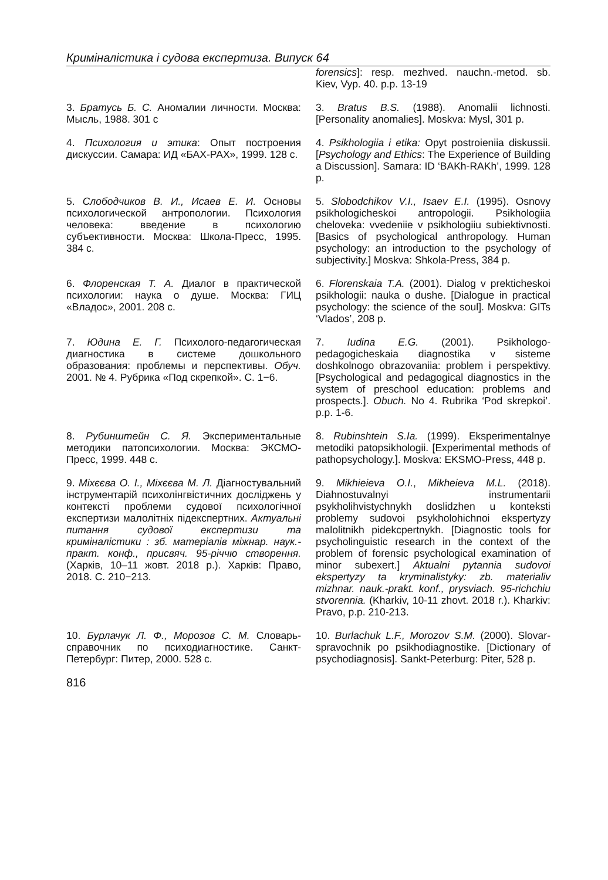Криміналістика і судова експертиза. Випуск 64
forensics]: resp. mezhved. nauchn.-metod. sb. Kiev, Vyp. 40. p.p. 13-19
3. Братусь Б. С. Аномалии личности. Москва: Мысль, 1988. 301 с
3. Bratus B.S. (1988). Anomalii lichnosti. [Personality anomalies]. Moskva: Mysl, 301 p.
4. Психология и этика: Опыт построения дискуссии. Самара: ИД «БАХ-РАХ», 1999. 128 с.
4. Psikhologiia i etika: Opyt postroieniia diskussii. [Psychology and Ethics: The Experience of Building a Discussion]. Samara: ID ‘BAKh-RAKh’, 1999. 128 p.
5. Слободчиков В. И., Исаев Е. И. Основы психологической антропологии. Психология человека: введение в психологию субъективности. Москва: Школа-Пресс, 1995. 384 с.
5. Slobodchikov V.I., Isaev E.I. (1995). Osnovy psikhologicheskoi antropologii. Psikhologiia cheloveka: vvedeniie v psikhologiiu subiektivnosti. [Basics of psychological anthropology. Human psychology: an introduction to the psychology of subjectivity.] Moskva: Shkola-Press, 384 p.
6. Флоренская Т. А. Диалог в практической психологии: наука о душе. Москва: ГИЦ «Владос», 2001. 208 с.
6. Florenskaia T.A. (2001). Dialog v prekticheskoi psikhologii: nauka o dushe. [Dialogue in practical psychology: the science of the soul]. Moskva: GITs ‘Vlados’, 208 p.
7. Юдина Е. Г. Психолого-педагогическая диагностика в системе дошкольного образования: проблемы и перспективы. Обуч. 2001. № 4. Рубрика «Под скрепкой». С. 1−6.
7. Iudina E.G. (2001). Psikhologo-pedagogicheskaia diagnostika v sisteme doshkolnogo obrazovaniia: problem i perspektivy. [Psychological and pedagogical diagnostics in the system of preschool education: problems and prospects.]. Obuch. No 4. Rubrika ‘Pod skrepkoi’. p.p. 1-6.
8. Рубинштейн С. Я. Экспериментальные методики патопсихологии. Москва: ЭКСМО-Пресс, 1999. 448 с.
8. Rubinshtein S.Ia. (1999). Eksperimentalnye metodiki patopsikhologii. [Experimental methods of pathopsychology.]. Moskva: EKSMO-Press, 448 p.
9. Міхєєва О. І., Міхєєва М. Л. Діагностувальний інструментарій психолінгвістичних досліджень у контексті проблеми судової психологічної експертизи малолітніх підекспертних. Актуальні питання судової експертизи та криміналістики : зб. матеріалів міжнар. наук.-практ. конф., присвяч. 95-річчю створення. (Харків, 10–11 жовт. 2018 р.). Харків: Право, 2018. С. 210−213.
9. Mikhieieva O.I., Mikheieva M.L. (2018). Diahnostuvalnyi instrumentarii psykholihvistychnykh doslidzhen u konteksti problemy sudovoi psykholohichnoi ekspertyzy malolitnikh pidekcpertnykh. [Diagnostic tools for psycholinguistic research in the context of the problem of forensic psychological examination of minor subexert.] Aktualni pytannia sudovoi ekspertyzy ta kryminalistyky: zb. materialiv mizhnar. nauk.-prakt. konf., prysviach. 95-richchiu stvorennia. (Kharkiv, 10-11 zhovt. 2018 r.). Kharkiv: Pravo, p.p. 210-213.
10. Бурлачук Л. Ф., Морозов С. М. Словарь-справочник по психодиагностике. Санкт-Петербург: Питер, 2000. 528 с.
10. Burlachuk L.F., Morozov S.M. (2000). Slovar-spravochnik po psikhodiagnostike. [Dictionary of psychodiagnosis]. Sankt-Peterburg: Piter, 528 p.
816